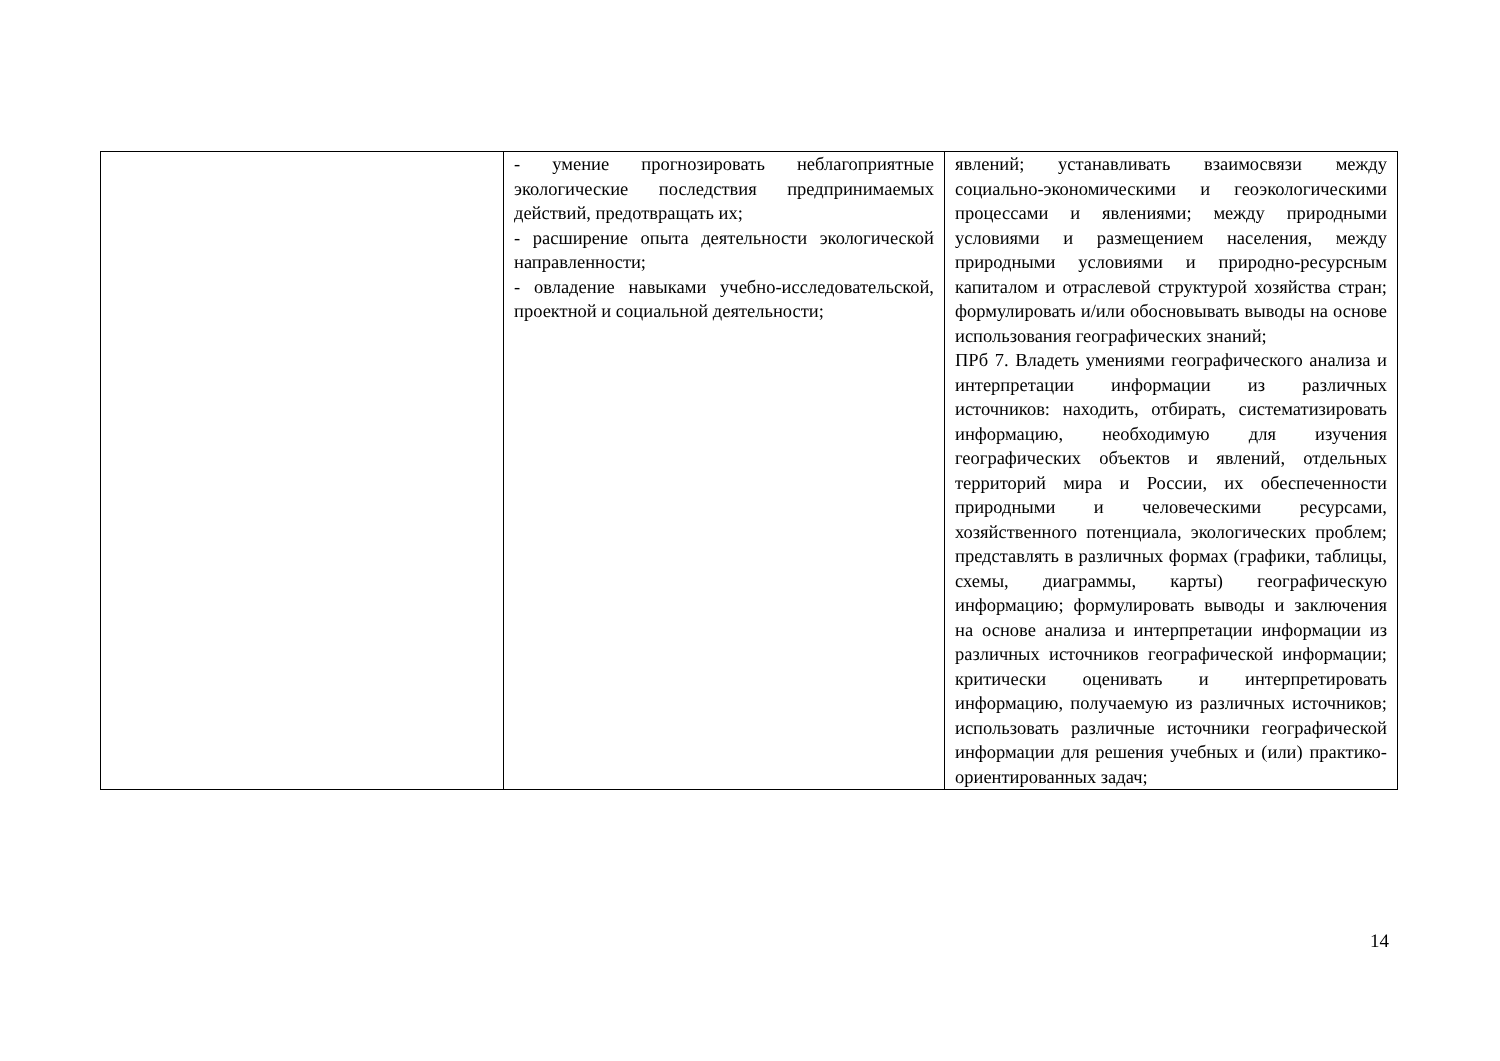| | - умение прогнозировать неблагоприятные экологические последствия предпринимаемых действий, предотвращать их; - расширение опыта деятельности экологической направленности; - овладение навыками учебно-исследовательской, проектной и социальной деятельности; | явлений; устанавливать взаимосвязи между социально-экономическими и геоэкологическими процессами и явлениями; между природными условиями и размещением населения, между природными условиями и природно-ресурсным капиталом и отраслевой структурой хозяйства стран; формулировать и/или обосновывать выводы на основе использования географических знаний; ПРб 7. Владеть умениями географического анализа и интерпретации информации из различных источников: находить, отбирать, систематизировать информацию, необходимую для изучения географических объектов и явлений, отдельных территорий мира и России, их обеспеченности природными и человеческими ресурсами, хозяйственного потенциала, экологических проблем; представлять в различных формах (графики, таблицы, схемы, диаграммы, карты) географическую информацию; формулировать выводы и заключения на основе анализа и интерпретации информации из различных источников географической информации; критически оценивать и интерпретировать информацию, получаемую из различных источников; использовать различные источники географической информации для решения учебных и (или) практико-ориентированных задач; |
14